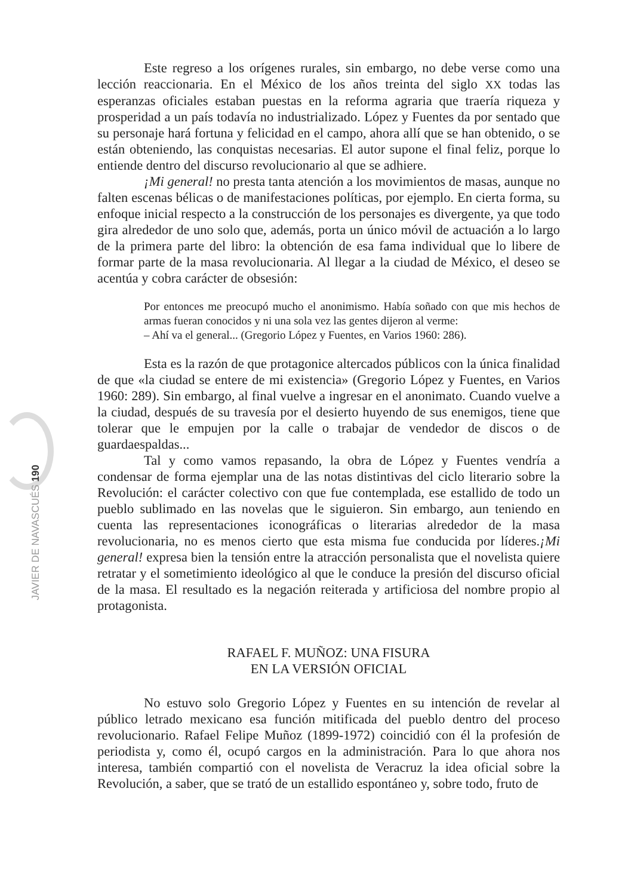Este regreso a los orígenes rurales, sin embargo, no debe verse como una lección reaccionaria. En el México de los años treinta del siglo XX todas las esperanzas oficiales estaban puestas en la reforma agraria que traería riqueza y prosperidad a un país todavía no industrializado. López y Fuentes da por sentado que su personaje hará fortuna y felicidad en el campo, ahora allí que se han obtenido, o se están obteniendo, las conquistas necesarias. El autor supone el final feliz, porque lo entiende dentro del discurso revolucionario al que se adhiere.
¡Mi general! no presta tanta atención a los movimientos de masas, aunque no falten escenas bélicas o de manifestaciones políticas, por ejemplo. En cierta forma, su enfoque inicial respecto a la construcción de los personajes es divergente, ya que todo gira alrededor de uno solo que, además, porta un único móvil de actuación a lo largo de la primera parte del libro: la obtención de esa fama individual que lo libere de formar parte de la masa revolucionaria. Al llegar a la ciudad de México, el deseo se acentúa y cobra carácter de obsesión:
Por entonces me preocupó mucho el anonimismo. Había soñado con que mis hechos de armas fueran conocidos y ni una sola vez las gentes dijeron al verme:
– Ahí va el general... (Gregorio López y Fuentes, en Varios 1960: 286).
Esta es la razón de que protagonice altercados públicos con la única finalidad de que «la ciudad se entere de mi existencia» (Gregorio López y Fuentes, en Varios 1960: 289). Sin embargo, al final vuelve a ingresar en el anonimato. Cuando vuelve a la ciudad, después de su travesía por el desierto huyendo de sus enemigos, tiene que tolerar que le empujen por la calle o trabajar de vendedor de discos o de guardaespaldas...
Tal y como vamos repasando, la obra de López y Fuentes vendría a condensar de forma ejemplar una de las notas distintivas del ciclo literario sobre la Revolución: el carácter colectivo con que fue contemplada, ese estallido de todo un pueblo sublimado en las novelas que le siguieron. Sin embargo, aun teniendo en cuenta las representaciones iconográficas o literarias alrededor de la masa revolucionaria, no es menos cierto que esta misma fue conducida por líderes.¡Mi general! expresa bien la tensión entre la atracción personalista que el novelista quiere retratar y el sometimiento ideológico al que le conduce la presión del discurso oficial de la masa. El resultado es la negación reiterada y artificiosa del nombre propio al protagonista.
RAFAEL F. MUÑOZ: UNA FISURA
EN LA VERSIÓN OFICIAL
No estuvo solo Gregorio López y Fuentes en su intención de revelar al público letrado mexicano esa función mitificada del pueblo dentro del proceso revolucionario. Rafael Felipe Muñoz (1899-1972) coincidió con él la profesión de periodista y, como él, ocupó cargos en la administración. Para lo que ahora nos interesa, también compartió con el novelista de Veracruz la idea oficial sobre la Revolución, a saber, que se trató de un estallido espontáneo y, sobre todo, fruto de
JAVIER DE NAVASCUÉS 190